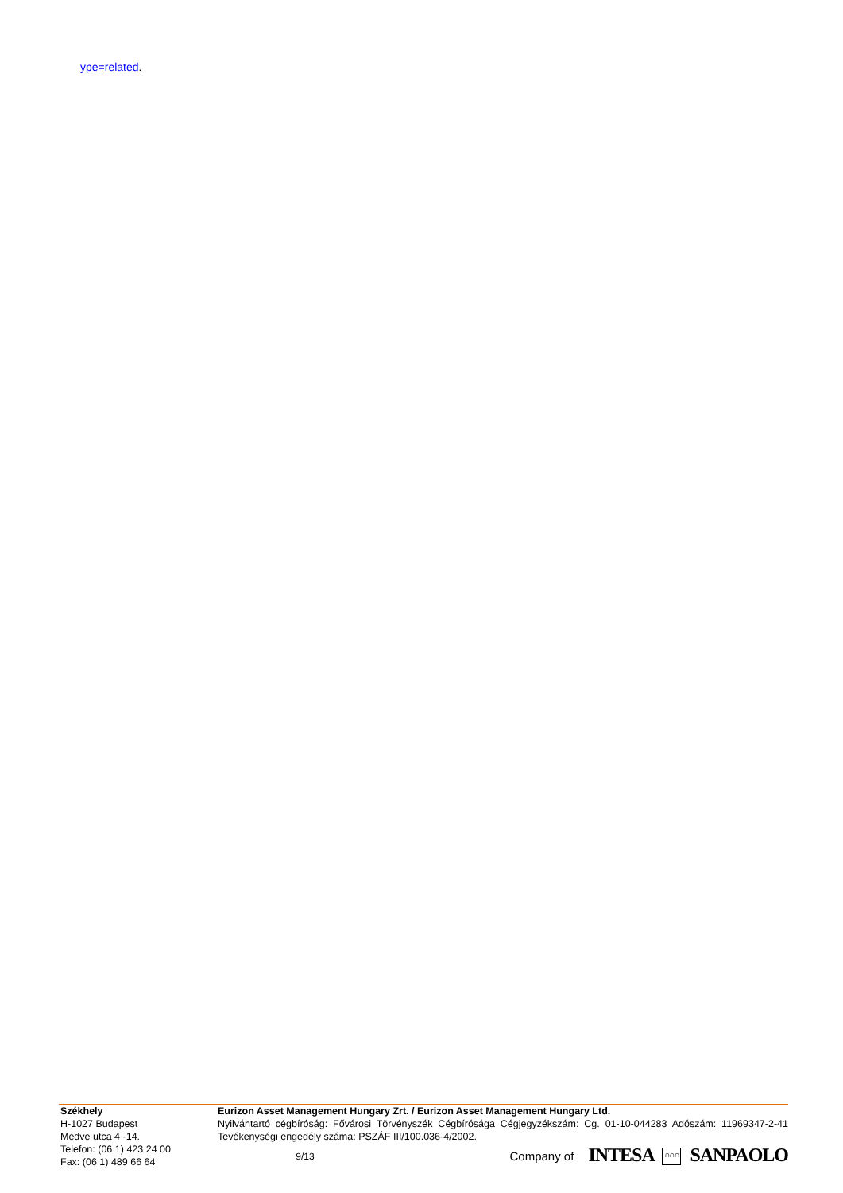ype=related.
Székhely
H-1027 Budapest
Medve utca 4 -14.
Telefon: (06 1) 423 24 00
Fax: (06 1) 489 66 64
Eurizon Asset Management Hungary Zrt. / Eurizon Asset Management Hungary Ltd.
Nyilvántartó cégbíróság: Fővárosi Törvényszék Cégbírósága Cégjegyzékszám: Cg. 01-10-044283 Adószám: 11969347-2-41 Tevékenységi engedély száma: PSZÁF III/100.036-4/2002.
9/13 Company of INTESA ∩∩∩ SANPAOLO